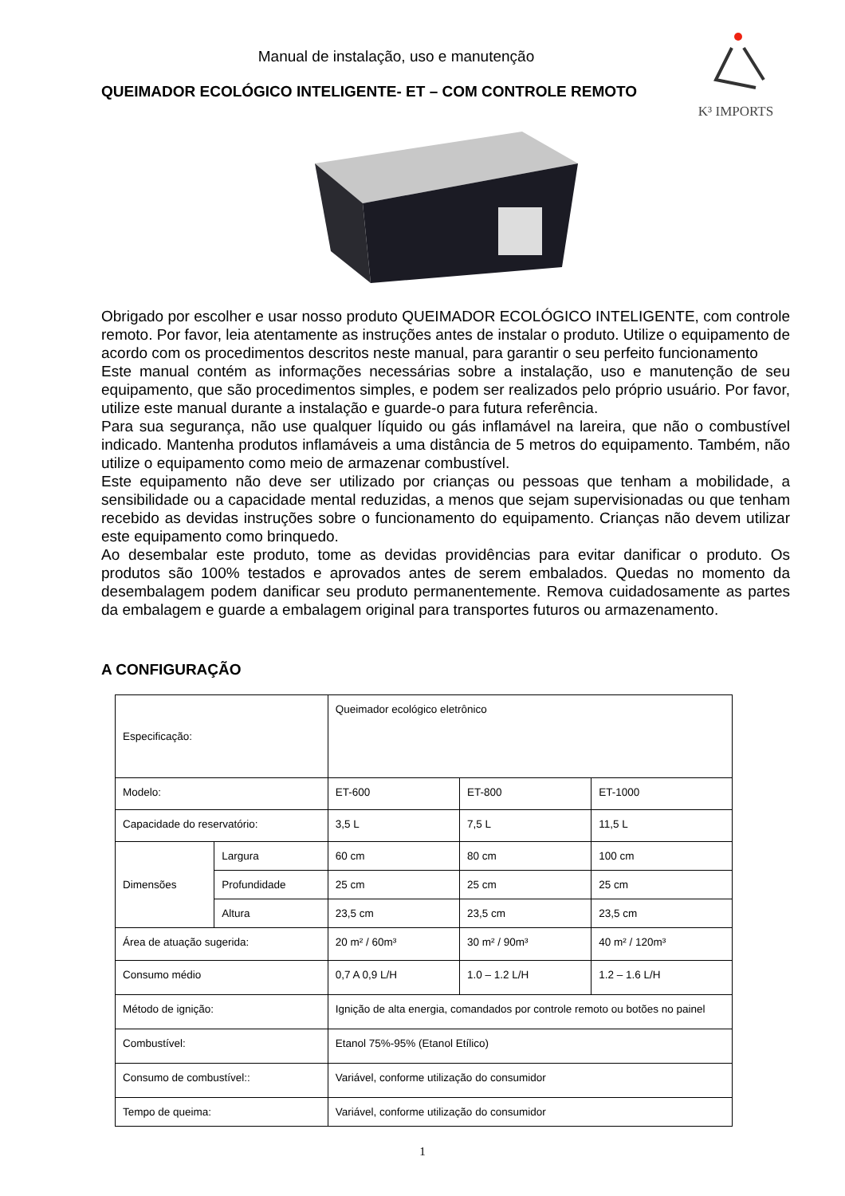Manual de instalação, uso e manutenção
QUEIMADOR ECOLÓGICO INTELIGENTE- ET – COM CONTROLE REMOTO
K³ IMPORTS
Obrigado por escolher e usar nosso produto QUEIMADOR ECOLÓGICO INTELIGENTE, com controle remoto. Por favor, leia atentamente as instruções antes de instalar o produto. Utilize o equipamento de acordo com os procedimentos descritos neste manual, para garantir o seu perfeito funcionamento
Este manual contém as informações necessárias sobre a instalação, uso e manutenção de seu equipamento, que são procedimentos simples, e podem ser realizados pelo próprio usuário. Por favor, utilize este manual durante a instalação e guarde-o para futura referência.
Para sua segurança, não use qualquer líquido ou gás inflamável na lareira, que não o combustível indicado. Mantenha produtos inflamáveis a uma distância de 5 metros do equipamento. Também, não utilize o equipamento como meio de armazenar combustível.
Este equipamento não deve ser utilizado por crianças ou pessoas que tenham a mobilidade, a sensibilidade ou a capacidade mental reduzidas, a menos que sejam supervisionadas ou que tenham recebido as devidas instruções sobre o funcionamento do equipamento. Crianças não devem utilizar este equipamento como brinquedo.
Ao desembalar este produto, tome as devidas providências para evitar danificar o produto. Os produtos são 100% testados e aprovados antes de serem embalados. Quedas no momento da desembalagem podem danificar seu produto permanentemente. Remova cuidadosamente as partes da embalagem e guarde a embalagem original para transportes futuros ou armazenamento.
A CONFIGURAÇÃO
| Especificação: | | Queimador ecológico eletrônico | | |
| Modelo: | | ET-600 | ET-800 | ET-1000 |
| Capacidade do reservatório: | | 3,5 L | 7,5 L | 11,5 L |
| Dimensões | Largura | 60 cm | 80 cm | 100 cm |
| | Profundidade | 25 cm | 25 cm | 25 cm |
| | Altura | 23,5 cm | 23,5 cm | 23,5 cm |
| Área de atuação sugerida: | | 20 m² / 60m³ | 30 m² / 90m³ | 40 m² / 120m³ |
| Consumo médio | | 0,7 A 0,9 L/H | 1.0 – 1.2 L/H | 1.2 – 1.6 L/H |
| Método de ignição: | | Ignição de alta energia, comandados por controle remoto ou botões no painel | | |
| Combustível: | | Etanol 75%-95% (Etanol Etílico) | | |
| Consumo de combustível:: | | Variável, conforme utilização do consumidor | | |
| Tempo de queima: | | Variável, conforme utilização do consumidor | | |
1